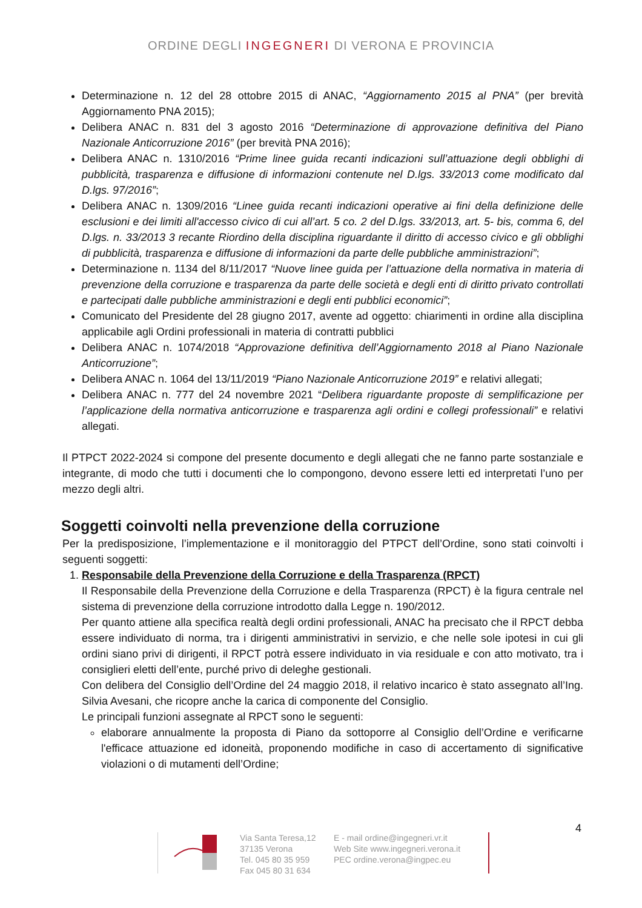ORDINE DEGLI INGEGNERI DI VERONA E PROVINCIA
Determinazione n. 12 del 28 ottobre 2015 di ANAC, “Aggiornamento 2015 al PNA” (per brevità Aggiornamento PNA 2015);
Delibera ANAC n. 831 del 3 agosto 2016 “Determinazione di approvazione definitiva del Piano Nazionale Anticorruzione 2016” (per brevità PNA 2016);
Delibera ANAC n. 1310/2016 “Prime linee guida recanti indicazioni sull’attuazione degli obblighi di pubblicità, trasparenza e diffusione di informazioni contenute nel D.lgs. 33/2013 come modificato dal D.lgs. 97/2016”;
Delibera ANAC n. 1309/2016 “Linee guida recanti indicazioni operative ai fini della definizione delle esclusioni e dei limiti all'accesso civico di cui all’art. 5 co. 2 del D.lgs. 33/2013, art. 5- bis, comma 6, del D.lgs. n. 33/2013 3 recante Riordino della disciplina riguardante il diritto di accesso civico e gli obblighi di pubblicità, trasparenza e diffusione di informazioni da parte delle pubbliche amministrazioni”;
Determinazione n. 1134 del 8/11/2017 “Nuove linee guida per l’attuazione della normativa in materia di prevenzione della corruzione e trasparenza da parte delle società e degli enti di diritto privato controllati e partecipati dalle pubbliche amministrazioni e degli enti pubblici economici”;
Comunicato del Presidente del 28 giugno 2017, avente ad oggetto: chiarimenti in ordine alla disciplina applicabile agli Ordini professionali in materia di contratti pubblici
Delibera ANAC n. 1074/2018 “Approvazione definitiva dell’Aggiornamento 2018 al Piano Nazionale Anticorruzione”;
Delibera ANAC n. 1064 del 13/11/2019 “Piano Nazionale Anticorruzione 2019” e relativi allegati;
Delibera ANAC n. 777 del 24 novembre 2021 “Delibera riguardante proposte di semplificazione per l’applicazione della normativa anticorruzione e trasparenza agli ordini e collegi professionali” e relativi allegati.
Il PTPCT 2022-2024 si compone del presente documento e degli allegati che ne fanno parte sostanziale e integrante, di modo che tutti i documenti che lo compongono, devono essere letti ed interpretati l’uno per mezzo degli altri.
Soggetti coinvolti nella prevenzione della corruzione
Per la predisposizione, l’implementazione e il monitoraggio del PTPCT dell’Ordine, sono stati coinvolti i seguenti soggetti:
1. Responsabile della Prevenzione della Corruzione e della Trasparenza (RPCT)
Il Responsabile della Prevenzione della Corruzione e della Trasparenza (RPCT) è la figura centrale nel sistema di prevenzione della corruzione introdotto dalla Legge n. 190/2012.
Per quanto attiene alla specifica realtà degli ordini professionali, ANAC ha precisato che il RPCT debba essere individuato di norma, tra i dirigenti amministrativi in servizio, e che nelle sole ipotesi in cui gli ordini siano privi di dirigenti, il RPCT potrà essere individuato in via residuale e con atto motivato, tra i consiglieri eletti dell’ente, purché privo di deleghe gestionali.
Con delibera del Consiglio dell’Ordine del 24 maggio 2018, il relativo incarico è stato assegnato all’Ing. Silvia Avesani, che ricopre anche la carica di componente del Consiglio.
Le principali funzioni assegnate al RPCT sono le seguenti:
elaborare annualmente la proposta di Piano da sottoporre al Consiglio dell’Ordine e verificarne l'efficace attuazione ed idoneità, proponendo modifiche in caso di accertamento di significative violazioni o di mutamenti dell’Ordine;
4
Via Santa Teresa,12
37135 Verona
Tel. 045 80 35 959
Fax 045 80 31 634
E - mail ordine@ingegneri.vr.it
Web Site www.ingegneri.verona.it
PEC ordine.verona@ingpec.eu